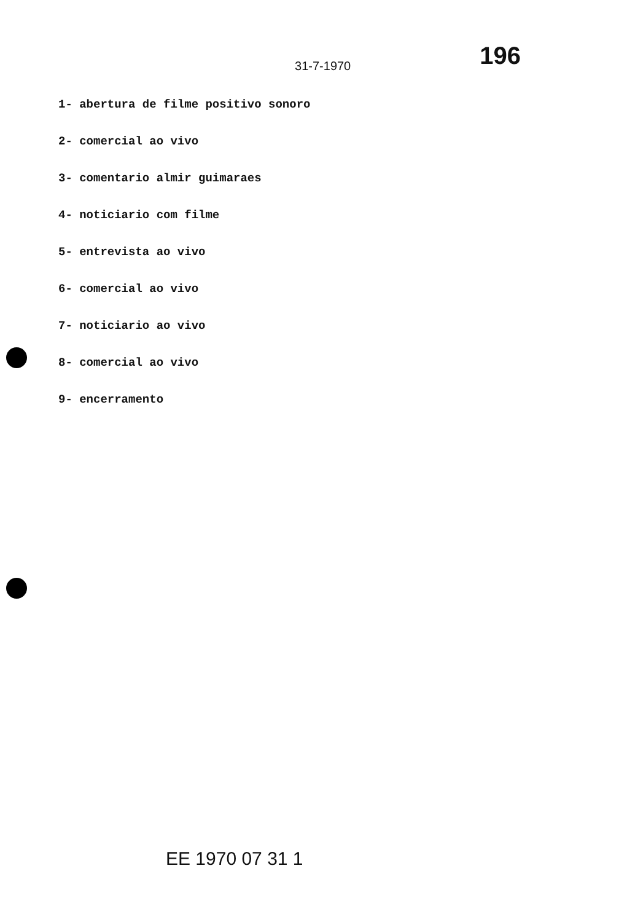31-7-1970 196
1- abertura de filme positivo sonoro
2- comercial ao vivo
3- comentario almir guimaraes
4- noticiario com filme
5- entrevista ao vivo
6- comercial ao vivo
7- noticiario ao vivo
8- comercial ao vivo
9- encerramento
EE 1970 07 31 1